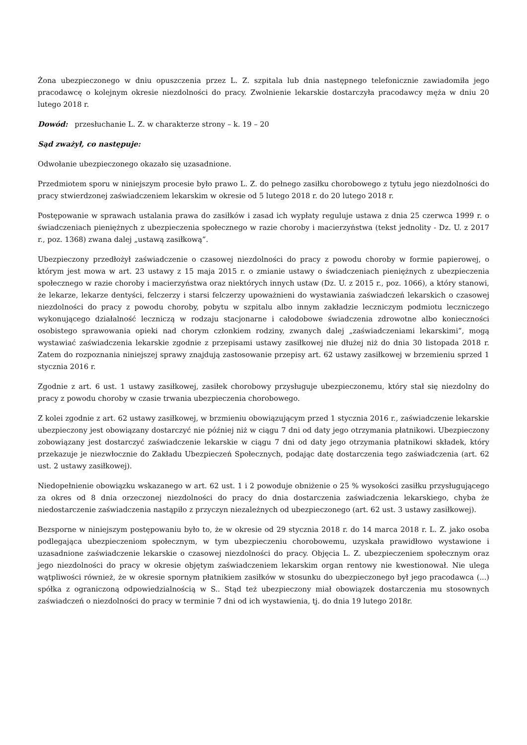Żona ubezpieczonego w dniu opuszczenia przez L. Z. szpitala lub dnia następnego telefonicznie zawiadomiła jego pracodawcę o kolejnym okresie niezdolności do pracy. Zwolnienie lekarskie dostarczyła pracodawcy męża w dniu 20 lutego 2018 r.
Dowód: przesłuchanie L. Z. w charakterze strony – k. 19 – 20
Sąd zważył, co następuje:
Odwołanie ubezpieczonego okazało się uzasadnione.
Przedmiotem sporu w niniejszym procesie było prawo L. Z. do pełnego zasiłku chorobowego z tytułu jego niezdolności do pracy stwierdzonej zaświadczeniem lekarskim w okresie od 5 lutego 2018 r. do 20 lutego 2018 r.
Postępowanie w sprawach ustalania prawa do zasiłków i zasad ich wypłaty reguluje ustawa z dnia 25 czerwca 1999 r. o świadczeniach pieniężnych z ubezpieczenia społecznego w razie choroby i macierzyństwa (tekst jednolity - Dz. U. z 2017 r., poz. 1368) zwana dalej „ustawą zasiłkową”.
Ubezpieczony przedłożył zaświadczenie o czasowej niezdolności do pracy z powodu choroby w formie papierowej, o którym jest mowa w art. 23 ustawy z 15 maja 2015 r. o zmianie ustawy o świadczeniach pieniężnych z ubezpieczenia społecznego w razie choroby i macierzyństwa oraz niektórych innych ustaw (Dz. U. z 2015 r., poz. 1066), a który stanowi, że lekarze, lekarze dentyści, felczerzy i starsi felczerzy upoważnieni do wystawiania zaświadczeń lekarskich o czasowej niezdolności do pracy z powodu choroby, pobytu w szpitalu albo innym zakładzie leczniczym podmiotu leczniczego wykonującego działalność leczniczą w rodzaju stacjonarne i całodobowe świadczenia zdrowotne albo konieczności osobistego sprawowania opieki nad chorym członkiem rodziny, zwanych dalej „zaświadczeniami lekarskimi”, mogą wystawiać zaświadczenia lekarskie zgodnie z przepisami ustawy zasiłkowej nie dłużej niż do dnia 30 listopada 2018 r. Zatem do rozpoznania niniejszej sprawy znajdują zastosowanie przepisy art. 62 ustawy zasiłkowej w brzemieniu sprzed 1 stycznia 2016 r.
Zgodnie z art. 6 ust. 1 ustawy zasiłkowej, zasiłek chorobowy przysługuje ubezpieczonemu, który stał się niezdolny do pracy z powodu choroby w czasie trwania ubezpieczenia chorobowego.
Z kolei zgodnie z art. 62 ustawy zasiłkowej, w brzmieniu obowiązującym przed 1 stycznia 2016 r., zaświadczenie lekarskie ubezpieczony jest obowiązany dostarczyć nie później niż w ciągu 7 dni od daty jego otrzymania płatnikowi. Ubezpieczony zobowiązany jest dostarczyć zaświadczenie lekarskie w ciągu 7 dni od daty jego otrzymania płatnikowi składek, który przekazuje je niezwłocznie do Zakładu Ubezpieczeń Społecznych, podając datę dostarczenia tego zaświadczenia (art. 62 ust. 2 ustawy zasiłkowej).
Niedopełnienie obowiązku wskazanego w art. 62 ust. 1 i 2 powoduje obniżenie o 25 % wysokości zasiłku przysługującego za okres od 8 dnia orzeczonej niezdolności do pracy do dnia dostarczenia zaświadczenia lekarskiego, chyba że niedostarczenie zaświadczenia nastąpiło z przyczyn niezależnych od ubezpieczonego (art. 62 ust. 3 ustawy zasiłkowej).
Bezsporne w niniejszym postępowaniu było to, że w okresie od 29 stycznia 2018 r. do 14 marca 2018 r. L. Z. jako osoba podlegająca ubezpieczeniom społecznym, w tym ubezpieczeniu chorobowemu, uzyskała prawidłowo wystawione i uzasadnione zaświadczenie lekarskie o czasowej niezdolności do pracy. Objęcia L. Z. ubezpieczeniem społecznym oraz jego niezdolności do pracy w okresie objętym zaświadczeniem lekarskim organ rentowy nie kwestionował. Nie ulega wątpliwości również, że w okresie spornym płatnikiem zasiłków w stosunku do ubezpieczonego był jego pracodawca (...) spółka z ograniczoną odpowiedzialnością w S.. Stąd też ubezpieczony miał obowiązek dostarczenia mu stosownych zaświadczeń o niezdolności do pracy w terminie 7 dni od ich wystawienia, tj. do dnia 19 lutego 2018r.